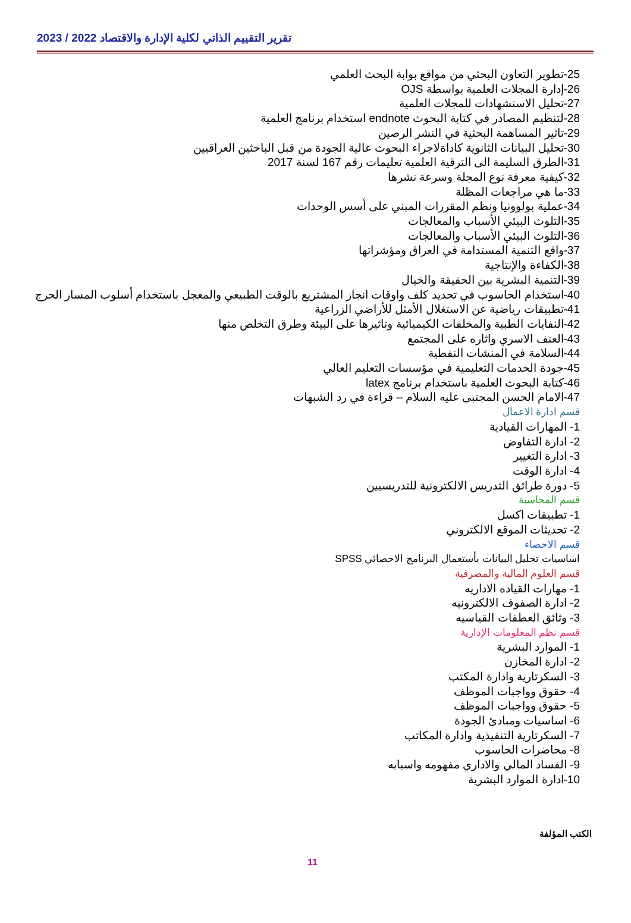تقرير التقييم الذاتي لكلية الإدارة والاقتصاد 2022 / 2023
25-تطوير التعاون البحثي من مواقع بوابة البحث العلمي
26-إدارة المجلات العلمية بواسطة OJS
27-تحليل الاستشهادات للمجلات العلمية
28-لتنظيم المصادر في كتابة البحوث endnote استخدام برنامج العلمية
29-تاثير المساهمة البحثية في النشر الرصين
30-تحليل البيانات الثانوية كاداةلاجراء البحوث عالية الجودة من قبل الباحثين العراقيين
31-الطرق السليمة الى الترقية العلمية تعليمات رقم 167 لسنة 2017
32-كيفية معرفة نوع المجلة وسرعة نشرها
33-ما هي مراجعات المظلة
34-عملية بولوونيا ونظم المقررات المبني على أسس الوحدات
35-التلوث البيئي الأسباب والمعالجات
36-التلوث البيئي الأسباب والمعالجات
37-واقع التنمية المستدامة في العراق ومؤشراتها
38-الكفاءة والإنتاجية
39-التنمية البشرية بين الحقيقة والخيال
40-استخدام الحاسوب في تحديد كلف واوقات انجاز المشتريع بالوقت الطبيعي والمعجل باستخدام أسلوب المسار الحرج
41-تطبيقات رياضية عن الاستغلال الأمثل للأراضي الزراعية
42-النفايات الطبية والمخلفات الكيميائية وتاثيرها على البيئة وطرق التخلص منها
43-العنف الاسري واثاره على المجتمع
44-السلامة في المنشات النفطية
45-جودة الخدمات التعليمية في مؤسسات التعليم العالي
46-كتابة البحوث العلمية باستخدام برنامج latex
47-الامام الحسن المجتبى عليه السلام – قراءة في رد الشبهات
قسم ادارة الاعمال
1- المهارات القيادية
2- ادارة التفاوض
3- ادارة التغيير
4- ادارة الوقت
5- دورة طرائق التدريس الالكترونية للتدريسيين
قسم المحاسبة
1- تطبيقات اكسل
2- تحديثات الموقع الالكتروني
قسم الاحصاء
اساسيات تحليل البيانات بأستعمال البرنامج الاحصائي SPSS
قسم العلوم المالية والمصرفية
1- مهارات القياده الاداريه
2- ادارة الصفوف الالكترونيه
3- وثائق العطفات القياسيه
قسم نظم المعلومات الإدارية
1- الموارد البشرية
2- ادارة المخازن
3- السكرتارية وادارة المكتب
4- حقوق وواجبات الموظف
5- حقوق وواجبات الموظف
6- اساسيات ومبادئ الجودة
7- السكرتارية التنفيذية وادارة المكاتب
8- محاضرات الحاسوب
9- الفساد المالي والاداري مفهومه واسبابه
10-ادارة الموارد البشرية
الكتب المؤلفة
11